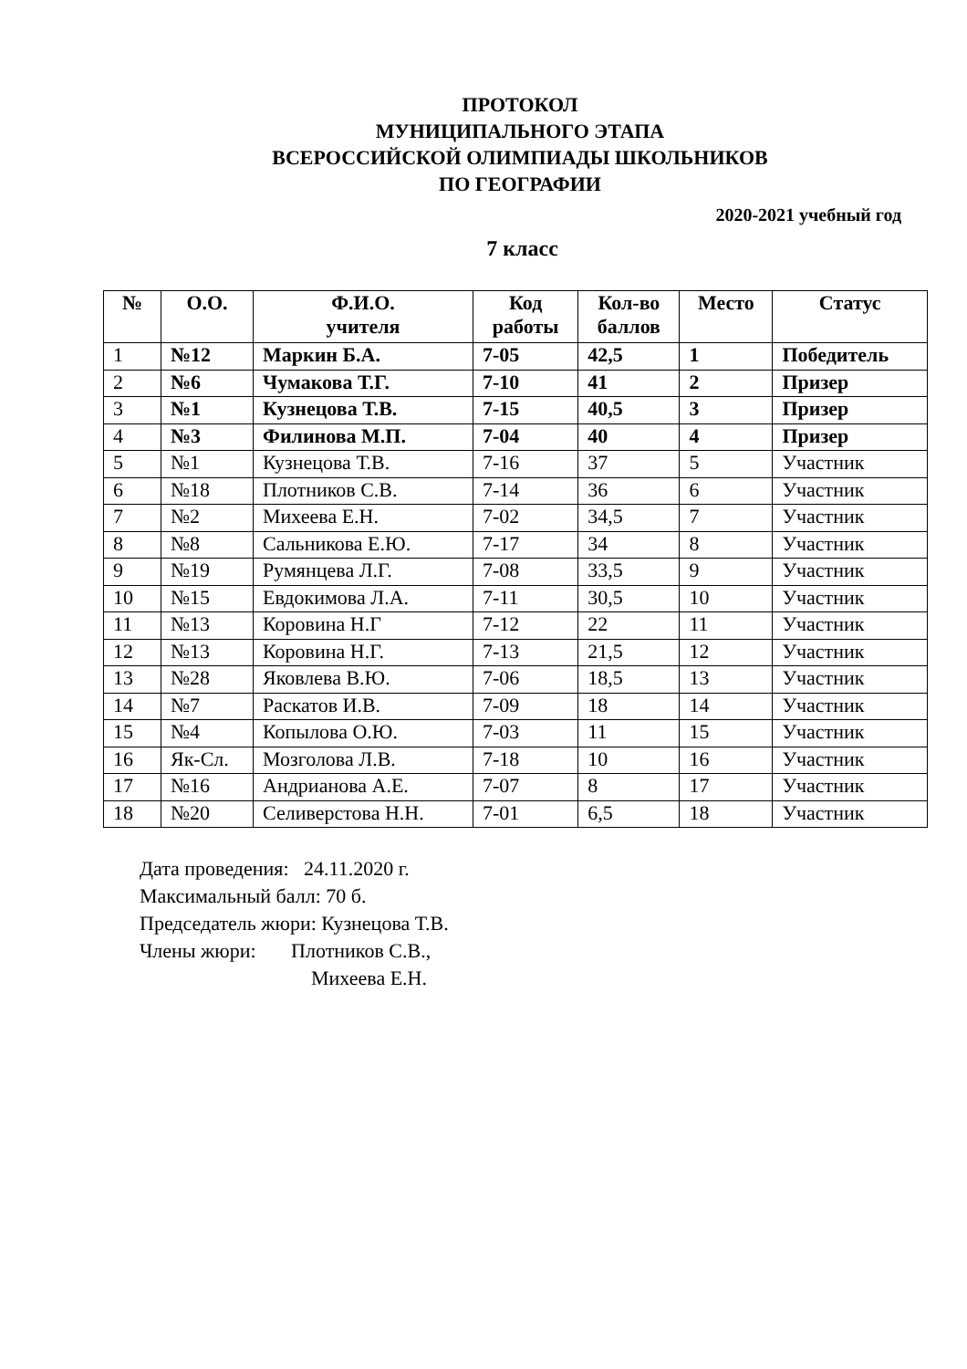ПРОТОКОЛ
МУНИЦИПАЛЬНОГО ЭТАПА
ВСЕРОССИЙСКОЙ ОЛИМПИАДЫ ШКОЛЬНИКОВ
ПО ГЕОГРАФИИ
2020-2021 учебный год
7 класс
| № | О.О. | Ф.И.О. учителя | Код работы | Кол-во баллов | Место | Статус |
| --- | --- | --- | --- | --- | --- | --- |
| 1 | №12 | Маркин Б.А. | 7-05 | 42,5 | 1 | Победитель |
| 2 | №6 | Чумакова Т.Г. | 7-10 | 41 | 2 | Призер |
| 3 | №1 | Кузнецова Т.В. | 7-15 | 40,5 | 3 | Призер |
| 4 | №3 | Филинова М.П. | 7-04 | 40 | 4 | Призер |
| 5 | №1 | Кузнецова Т.В. | 7-16 | 37 | 5 | Участник |
| 6 | №18 | Плотников С.В. | 7-14 | 36 | 6 | Участник |
| 7 | №2 | Михеева Е.Н. | 7-02 | 34,5 | 7 | Участник |
| 8 | №8 | Сальникова Е.Ю. | 7-17 | 34 | 8 | Участник |
| 9 | №19 | Румянцева Л.Г. | 7-08 | 33,5 | 9 | Участник |
| 10 | №15 | Евдокимова Л.А. | 7-11 | 30,5 | 10 | Участник |
| 11 | №13 | Коровина Н.Г | 7-12 | 22 | 11 | Участник |
| 12 | №13 | Коровина Н.Г. | 7-13 | 21,5 | 12 | Участник |
| 13 | №28 | Яковлева В.Ю. | 7-06 | 18,5 | 13 | Участник |
| 14 | №7 | Раскатов И.В. | 7-09 | 18 | 14 | Участник |
| 15 | №4 | Копылова О.Ю. | 7-03 | 11 | 15 | Участник |
| 16 | Як-Сл. | Мозголова Л.В. | 7-18 | 10 | 16 | Участник |
| 17 | №16 | Андрианова А.Е. | 7-07 | 8 | 17 | Участник |
| 18 | №20 | Селиверстова Н.Н. | 7-01 | 6,5 | 18 | Участник |
Дата проведения: 24.11.2020 г.
Максимальный балл: 70 б.
Председатель жюри: Кузнецова Т.В.
Члены жюри: Плотников С.В.,
Михеева Е.Н.